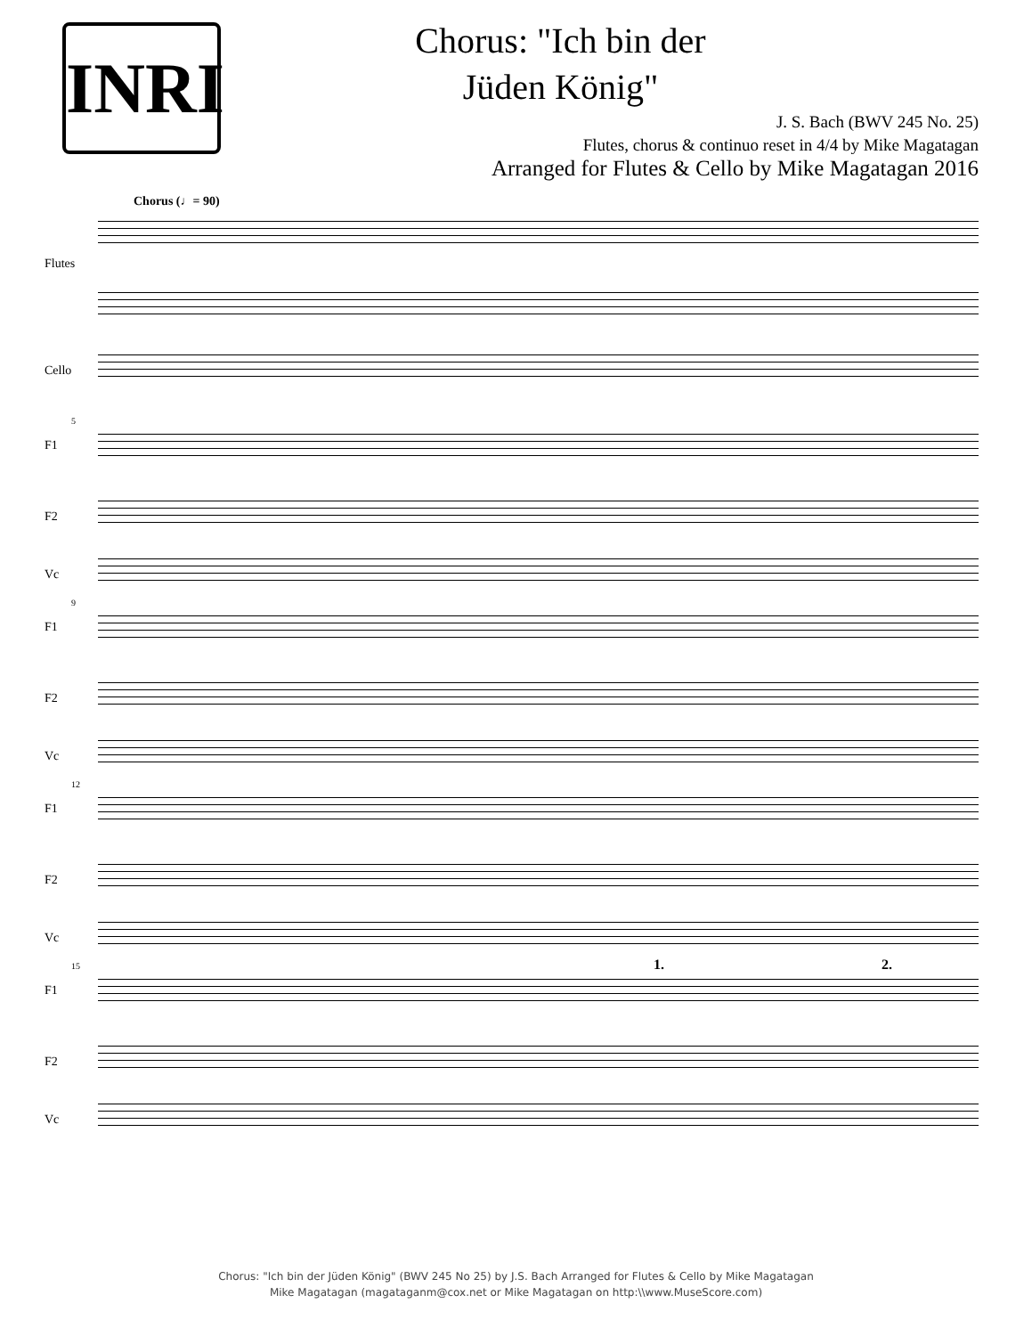INRI
Chorus: "Ich bin der
Jüden König"
J. S. Bach (BWV 245 No. 25)
Flutes, chorus & continuo reset in 4/4 by Mike Magatagan
Arranged for Flutes & Cello by Mike Magatagan 2016
Chorus (♩= 90)
Flutes
Cello
5
F1
F2
Vc
9
F1
F2
Vc
12
F1
F2
Vc
15 1. 2.
F1
F2
Vc
Chorus: "Ich bin der Jüden König" (BWV 245 No 25) by J.S. Bach Arranged for Flutes & Cello by Mike Magatagan
Mike Magatagan (magataganm@cox.net or Mike Magatagan on http:\\www.MuseScore.com)